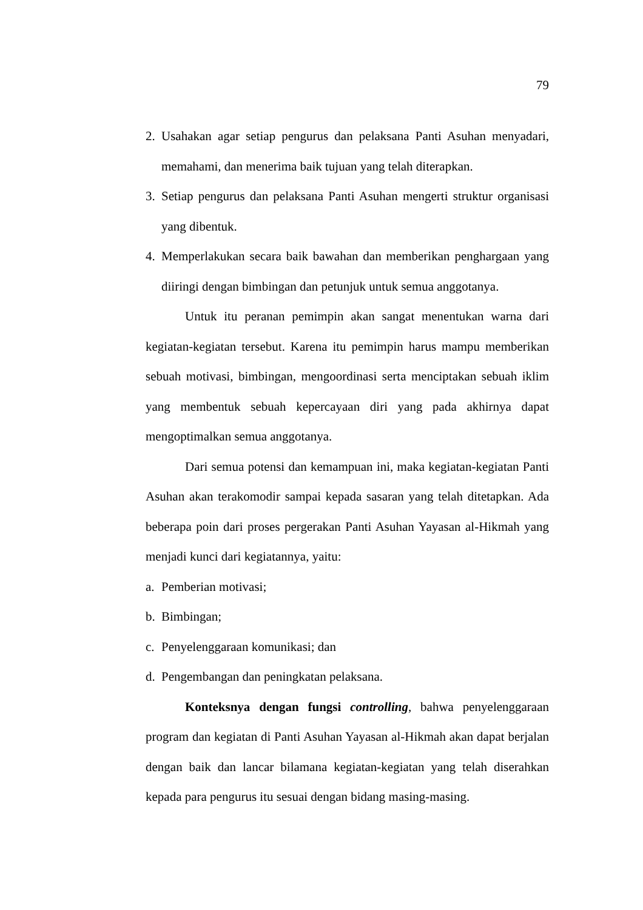79
2. Usahakan agar setiap pengurus dan pelaksana Panti Asuhan menyadari, memahami, dan menerima baik tujuan yang telah diterapkan.
3. Setiap pengurus dan pelaksana Panti Asuhan mengerti struktur organisasi yang dibentuk.
4. Memperlakukan secara baik bawahan dan memberikan penghargaan yang diiringi dengan bimbingan dan petunjuk untuk semua anggotanya.
Untuk itu peranan pemimpin akan sangat menentukan warna dari kegiatan-kegiatan tersebut. Karena itu pemimpin harus mampu memberikan sebuah motivasi, bimbingan, mengoordinasi serta menciptakan sebuah iklim yang membentuk sebuah kepercayaan diri yang pada akhirnya dapat mengoptimalkan semua anggotanya.
Dari semua potensi dan kemampuan ini, maka kegiatan-kegiatan Panti Asuhan akan terakomodir sampai kepada sasaran yang telah ditetapkan. Ada beberapa poin dari proses pergerakan Panti Asuhan Yayasan al-Hikmah yang menjadi kunci dari kegiatannya, yaitu:
a. Pemberian motivasi;
b. Bimbingan;
c. Penyelenggaraan komunikasi; dan
d. Pengembangan dan peningkatan pelaksana.
Konteksnya dengan fungsi controlling, bahwa penyelenggaraan program dan kegiatan di Panti Asuhan Yayasan al-Hikmah akan dapat berjalan dengan baik dan lancar bilamana kegiatan-kegiatan yang telah diserahkan kepada para pengurus itu sesuai dengan bidang masing-masing.